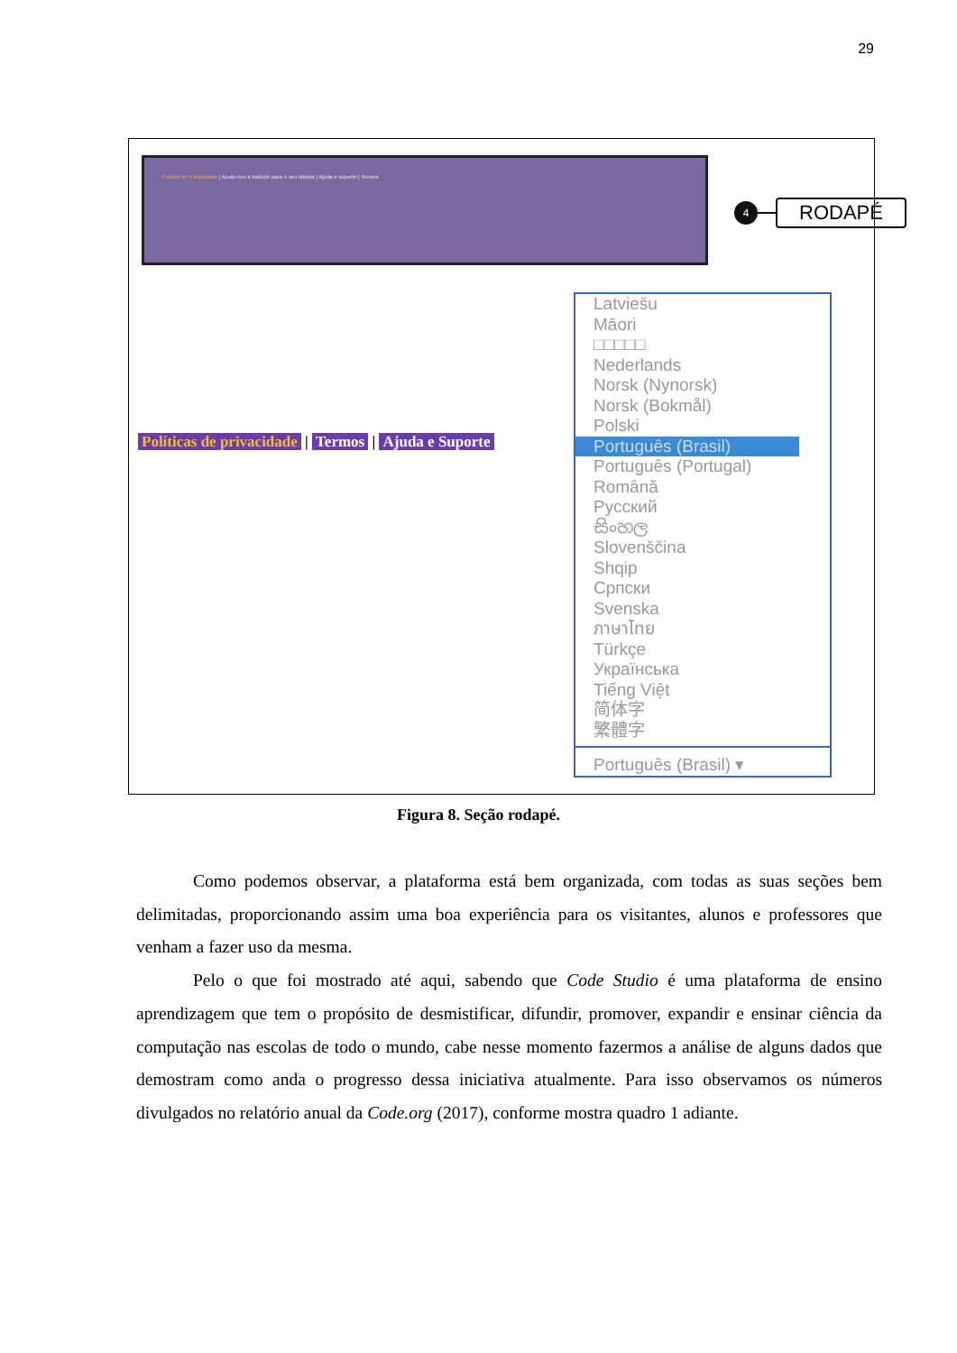29
Política de Privacidade | Ajude-nos a traduzir para o seu idioma | Ajuda e suporte | Termos
4
RODAPÉ
Políticas de privacidade | Termos | Ajuda e Suporte
Latviešu
Māori
□□□□□
Nederlands
Norsk (Nynorsk)
Norsk (Bokmål)
Polski
Português (Brasil)
Português (Portugal)
Română
Русский
සිංහල
Slovenščina
Shqip
Српски
Svenska
ภาษาไทย
Türkçe
Українська
Tiếng Việt
简体字
繁體字
Português (Brasil) ▾
Figura 8. Seção rodapé.
Como podemos observar, a plataforma está bem organizada, com todas as suas seções bem delimitadas, proporcionando assim uma boa experiência para os visitantes, alunos e professores que venham a fazer uso da mesma.
Pelo o que foi mostrado até aqui, sabendo que Code Studio é uma plataforma de ensino aprendizagem que tem o propósito de desmistificar, difundir, promover, expandir e ensinar ciência da computação nas escolas de todo o mundo, cabe nesse momento fazermos a análise de alguns dados que demostram como anda o progresso dessa iniciativa atualmente. Para isso observamos os números divulgados no relatório anual da Code.org (2017), conforme mostra quadro 1 adiante.